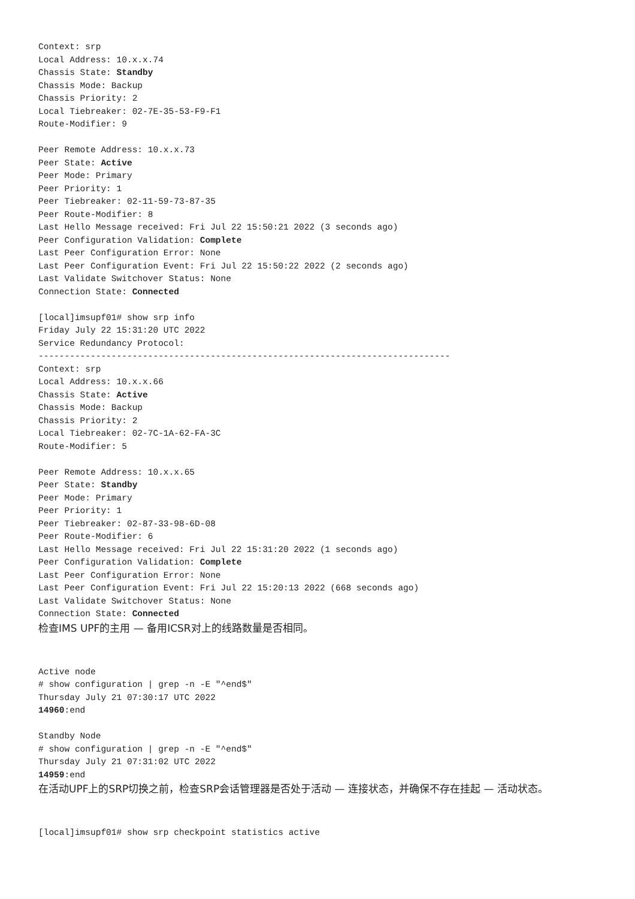Context: srp
Local Address: 10.x.x.74
Chassis State: Standby
Chassis Mode: Backup
Chassis Priority: 2
Local Tiebreaker: 02-7E-35-53-F9-F1
Route-Modifier: 9

Peer Remote Address: 10.x.x.73
Peer State: Active
Peer Mode: Primary
Peer Priority: 1
Peer Tiebreaker: 02-11-59-73-87-35
Peer Route-Modifier: 8
Last Hello Message received: Fri Jul 22 15:50:21 2022 (3 seconds ago)
Peer Configuration Validation: Complete
Last Peer Configuration Error: None
Last Peer Configuration Event: Fri Jul 22 15:50:22 2022 (2 seconds ago)
Last Validate Switchover Status: None
Connection State: Connected

[local]imsupf01# show srp info
Friday July 22 15:31:20 UTC 2022
Service Redundancy Protocol:
-------------------------------------------------------------------------------
Context: srp
Local Address: 10.x.x.66
Chassis State: Active
Chassis Mode: Backup
Chassis Priority: 2
Local Tiebreaker: 02-7C-1A-62-FA-3C
Route-Modifier: 5

Peer Remote Address: 10.x.x.65
Peer State: Standby
Peer Mode: Primary
Peer Priority: 1
Peer Tiebreaker: 02-87-33-98-6D-08
Peer Route-Modifier: 6
Last Hello Message received: Fri Jul 22 15:31:20 2022 (1 seconds ago)
Peer Configuration Validation: Complete
Last Peer Configuration Error: None
Last Peer Configuration Event: Fri Jul 22 15:20:13 2022 (668 seconds ago)
Last Validate Switchover Status: None
Connection State: Connected
检查IMS UPF的主用 — 备用ICSR对上的线路数量是否相同。
Active node
# show configuration | grep -n -E "^end$"
Thursday July 21 07:30:17 UTC 2022
14960:end

Standby Node
# show configuration | grep -n -E "^end$"
Thursday July 21 07:31:02 UTC 2022
14959:end
在活动UPF上的SRP切换之前，检查SRP会话管理器是否处于活动 — 连接状态，并确保不存在挂起 — 活动状态。
[local]imsupf01# show srp checkpoint statistics active